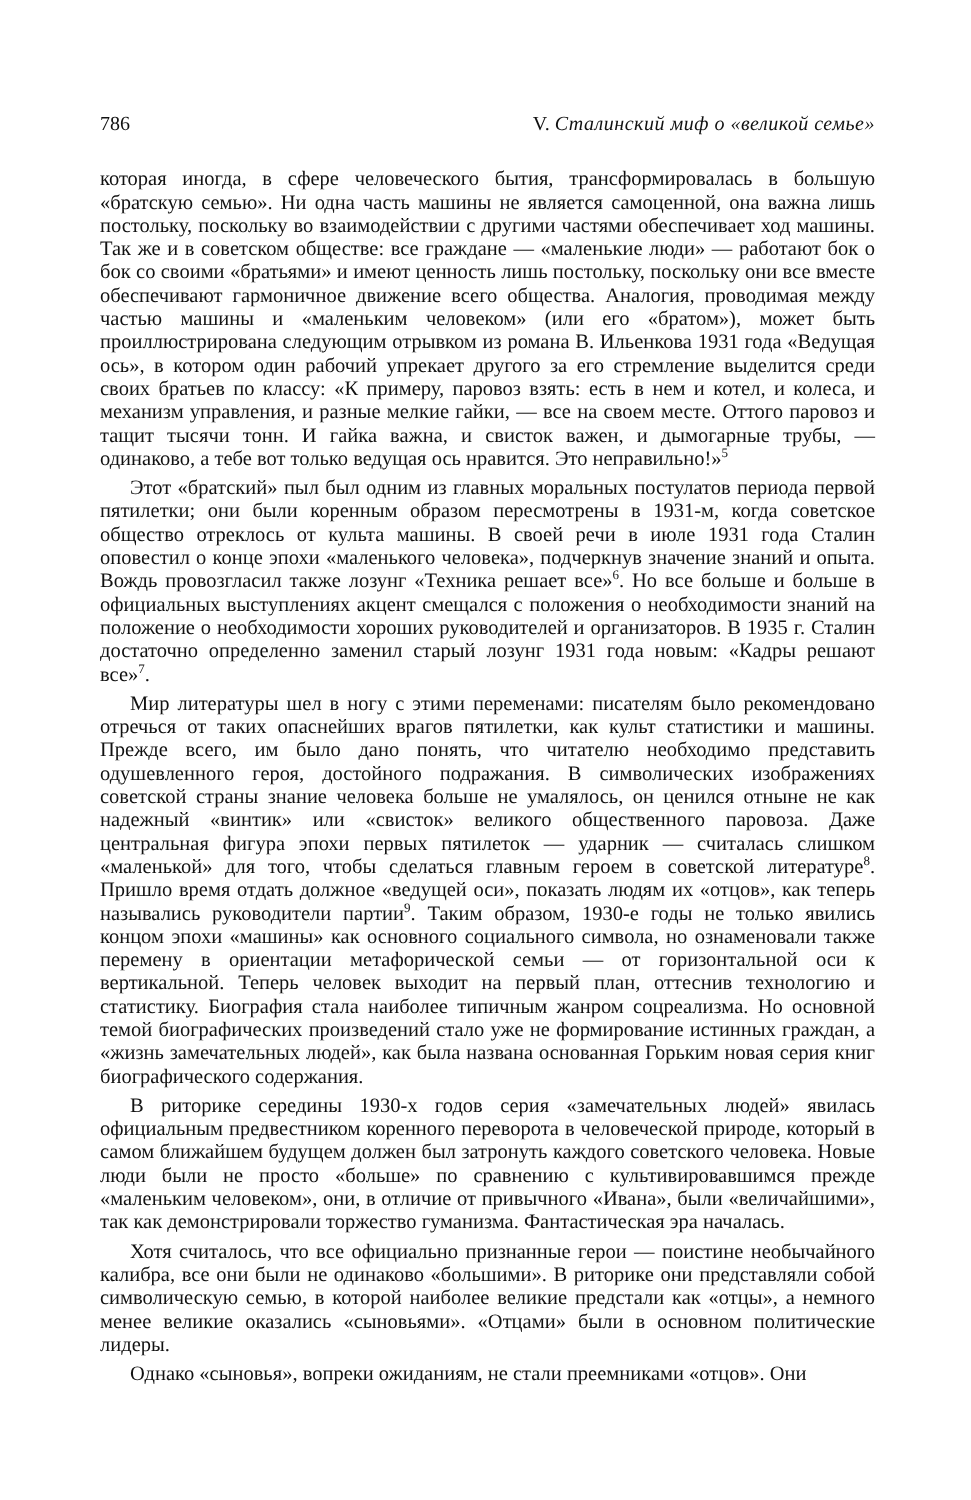786 V. Сталинский миф о «великой семье»
которая иногда, в сфере человеческого бытия, трансформировалась в большую «братскую семью». Ни одна часть машины не является самоценной, она важна лишь постольку, поскольку во взаимодействии с другими частями обеспечивает ход машины. Так же и в советском обществе: все граждане — «маленькие люди» — работают бок о бок со своими «братьями» и имеют ценность лишь постольку, поскольку они все вместе обеспечивают гармоничное движение всего общества. Аналогия, проводимая между частью машины и «маленьким человеком» (или его «братом»), может быть проиллюстрирована следующим отрывком из романа В. Ильенкова 1931 года «Ведущая ось», в котором один рабочий упрекает другого за его стремление выделится среди своих братьев по классу: «К примеру, паровоз взять: есть в нем и котел, и колеса, и механизм управления, и разные мелкие гайки, — все на своем месте. Оттого паровоз и тащит тысячи тонн. И гайка важна, и свисток важен, и дымогарные трубы, — одинаково, а тебе вот только ведущая ось нравится. Это неправильно!»<sup>5</sup>
Этот «братский» пыл был одним из главных моральных постулатов периода первой пятилетки; они были коренным образом пересмотрены в 1931-м, когда советское общество отреклось от культа машины. В своей речи в июле 1931 года Сталин оповестил о конце эпохи «маленького человека», подчеркнув значение знаний и опыта. Вождь провозгласил также лозунг «Техника решает все»<sup>6</sup>. Но все больше и больше в официальных выступлениях акцент смещался с положения о необходимости знаний на положение о необходимости хороших руководителей и организаторов. В 1935 г. Сталин достаточно определенно заменил старый лозунг 1931 года новым: «Кадры решают все»<sup>7</sup>.
Мир литературы шел в ногу с этими переменами: писателям было рекомендовано отречься от таких опаснейших врагов пятилетки, как культ статистики и машины. Прежде всего, им было дано понять, что читателю необходимо представить одушевленного героя, достойного подражания. В символических изображениях советской страны знание человека больше не умалялось, он ценился отныне не как надежный «винтик» или «свисток» великого общественного паровоза. Даже центральная фигура эпохи первых пятилеток — ударник — считалась слишком «маленькой» для того, чтобы сделаться главным героем в советской литературе<sup>8</sup>. Пришло время отдать должное «ведущей оси», показать людям их «отцов», как теперь назывались руководители партии<sup>9</sup>. Таким образом, 1930-е годы не только явились концом эпохи «машины» как основного социального символа, но ознаменовали также перемену в ориентации метафорической семьи — от горизонтальной оси к вертикальной. Теперь человек выходит на первый план, оттеснив технологию и статистику. Биография стала наиболее типичным жанром соцреализма. Но основной темой биографических произведений стало уже не формирование истинных граждан, а «жизнь замечательных людей», как была названа основанная Горьким новая серия книг биографического содержания.
В риторике середины 1930-х годов серия «замечательных людей» явилась официальным предвестником коренного переворота в человеческой природе, который в самом ближайшем будущем должен был затронуть каждого советского человека. Новые люди были не просто «больше» по сравнению с культивировавшимся прежде «маленьким человеком», они, в отличие от привычного «Ивана», были «величайшими», так как демонстрировали торжество гуманизма. Фантастическая эра началась.
Хотя считалось, что все официально признанные герои — поистине необычайного калибра, все они были не одинаково «большими». В риторике они представляли собой символическую семью, в которой наиболее великие предстали как «отцы», а немного менее великие оказались «сыновьями». «Отцами» были в основном политические лидеры.
Однако «сыновья», вопреки ожиданиям, не стали преемниками «отцов». Они